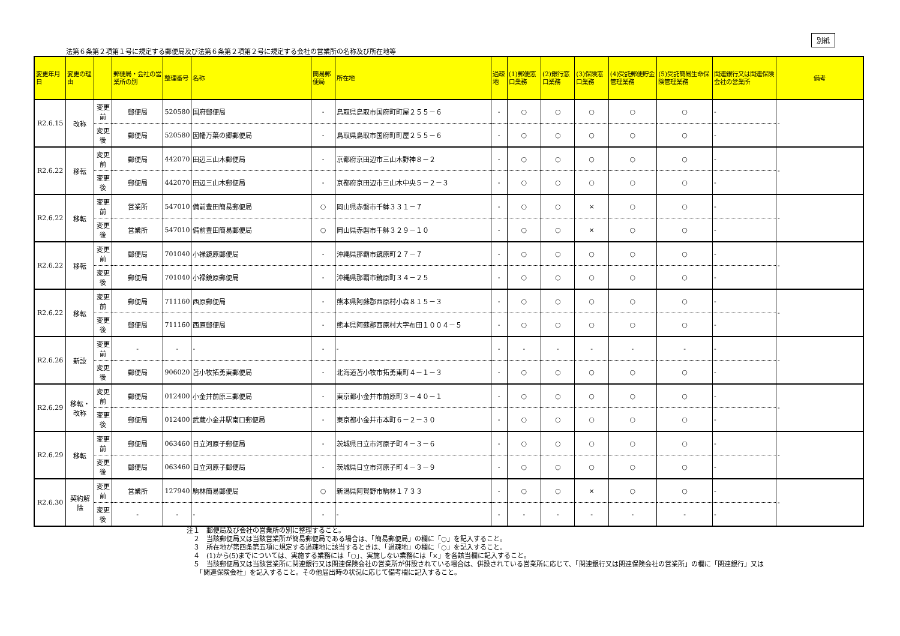別紙
法第６条第２項第１号に規定する郵便局及び法第６条第２項第２号に規定する会社の営業所の名称及び所在地等
| 変更年月日 | 変更の理由 | | 郵便局・会社の営業所の別 | 整理番号 | 名称 | 簡易郵便局 | 所在地 | 過疎地 | (1)郵便窓口業務 | (2)銀行窓口業務 | (3)保険窓口業務 | (4)受託郵便貯金管理業務 | (5)受託簡易生命保険管理業務 | 関連銀行又は関連保険会社の営業所 | 備考 |
| --- | --- | --- | --- | --- | --- | --- | --- | --- | --- | --- | --- | --- | --- | --- | --- |
| R2.6.15 | 改称 | 変更前 | 郵便局 | 520580 | 国府郵便局 | - | 鳥取県鳥取市国府町町屋２５５－６ | - | ○ | ○ | ○ | ○ | ○ | - | - |
| | | 変更後 | 郵便局 | 520580 | 因幡万葉の郷郵便局 | - | 鳥取県鳥取市国府町町屋２５５－６ | - | ○ | ○ | ○ | ○ | ○ | - | |
| R2.6.22 | 移転 | 変更前 | 郵便局 | 442070 | 田辺三山木郵便局 | - | 京都府京田辺市三山木野神８－２ | - | ○ | ○ | ○ | ○ | ○ | - | - |
| | | 変更後 | 郵便局 | 442070 | 田辺三山木郵便局 | - | 京都府京田辺市三山木中央５－２－３ | - | ○ | ○ | ○ | ○ | ○ | - | |
| R2.6.22 | 移転 | 変更前 | 営業所 | 547010 | 備前豊田簡易郵便局 | ○ | 岡山県赤磐市千躰３３１－７ | - | ○ | ○ | × | ○ | ○ | - | - |
| | | 変更後 | 営業所 | 547010 | 備前豊田簡易郵便局 | ○ | 岡山県赤磐市千躰３２９－１０ | - | ○ | ○ | × | ○ | ○ | - | |
| R2.6.22 | 移転 | 変更前 | 郵便局 | 701040 | 小禄鏡原郵便局 | - | 沖縄県那覇市鏡原町２７－７ | - | ○ | ○ | ○ | ○ | ○ | - | - |
| | | 変更後 | 郵便局 | 701040 | 小禄鏡原郵便局 | - | 沖縄県那覇市鏡原町３４－２５ | - | ○ | ○ | ○ | ○ | ○ | - | |
| R2.6.22 | 移転 | 変更前 | 郵便局 | 711160 | 西原郵便局 | - | 熊本県阿蘇郡西原村小森８１５－３ | - | ○ | ○ | ○ | ○ | ○ | - | - |
| | | 変更後 | 郵便局 | 711160 | 西原郵便局 | - | 熊本県阿蘇郡西原村大字布田１００４－５ | - | ○ | ○ | ○ | ○ | ○ | - | |
| R2.6.26 | 新設 | 変更前 | - | - | - | - | - | - | - | - | - | - | - | - | - |
| | | 変更後 | 郵便局 | 906020 | 苫小牧拓勇東郵便局 | - | 北海道苫小牧市拓勇東町４－１－３ | - | ○ | ○ | ○ | ○ | ○ | - | |
| R2.6.29 | 移転・改称 | 変更前 | 郵便局 | 012400 | 小金井前原三郵便局 | - | 東京都小金井市前原町３－４０－１ | - | ○ | ○ | ○ | ○ | ○ | - | - |
| | | 変更後 | 郵便局 | 012400 | 武蔵小金井駅南口郵便局 | - | 東京都小金井市本町６－２－３０ | - | ○ | ○ | ○ | ○ | ○ | - | |
| R2.6.29 | 移転 | 変更前 | 郵便局 | 063460 | 日立河原子郵便局 | - | 茨城県日立市河原子町４－３－６ | - | ○ | ○ | ○ | ○ | ○ | - | - |
| | | 変更後 | 郵便局 | 063460 | 日立河原子郵便局 | - | 茨城県日立市河原子町４－３－９ | - | ○ | ○ | ○ | ○ | ○ | - | |
| R2.6.30 | 契約解除 | 変更前 | 営業所 | 127940 | 駒林簡易郵便局 | ○ | 新潟県阿賀野市駒林１７３３ | - | ○ | ○ | × | ○ | ○ | - | - |
| | | 変更後 | - | - | - | - | - | - | - | - | - | - | - | - | |
注１　郵便局及び会社の営業所の別に整理すること。
　２　当該郵便局又は当該営業所が簡易郵便局である場合は、「簡易郵便局」の欄に「○」を記入すること。
　３　所在地が第四条第五項に規定する過疎地に該当するときは、「過疎地」の欄に「○」を記入すること。
　４　(1)から(5)までについては、実施する業務には「○」、実施しない業務には「×」を各該当欄に記入すること。
　５　当該郵便局又は当該営業所に関連銀行又は関連保険会社の営業所が併設されている場合は、併設されている営業所に応じて、「関連銀行又は関連保険会社の営業所」の欄に「関連銀行」又は
　　「関連保険会社」を記入すること。その他届出時の状況に応じて備考欄に記入すること。